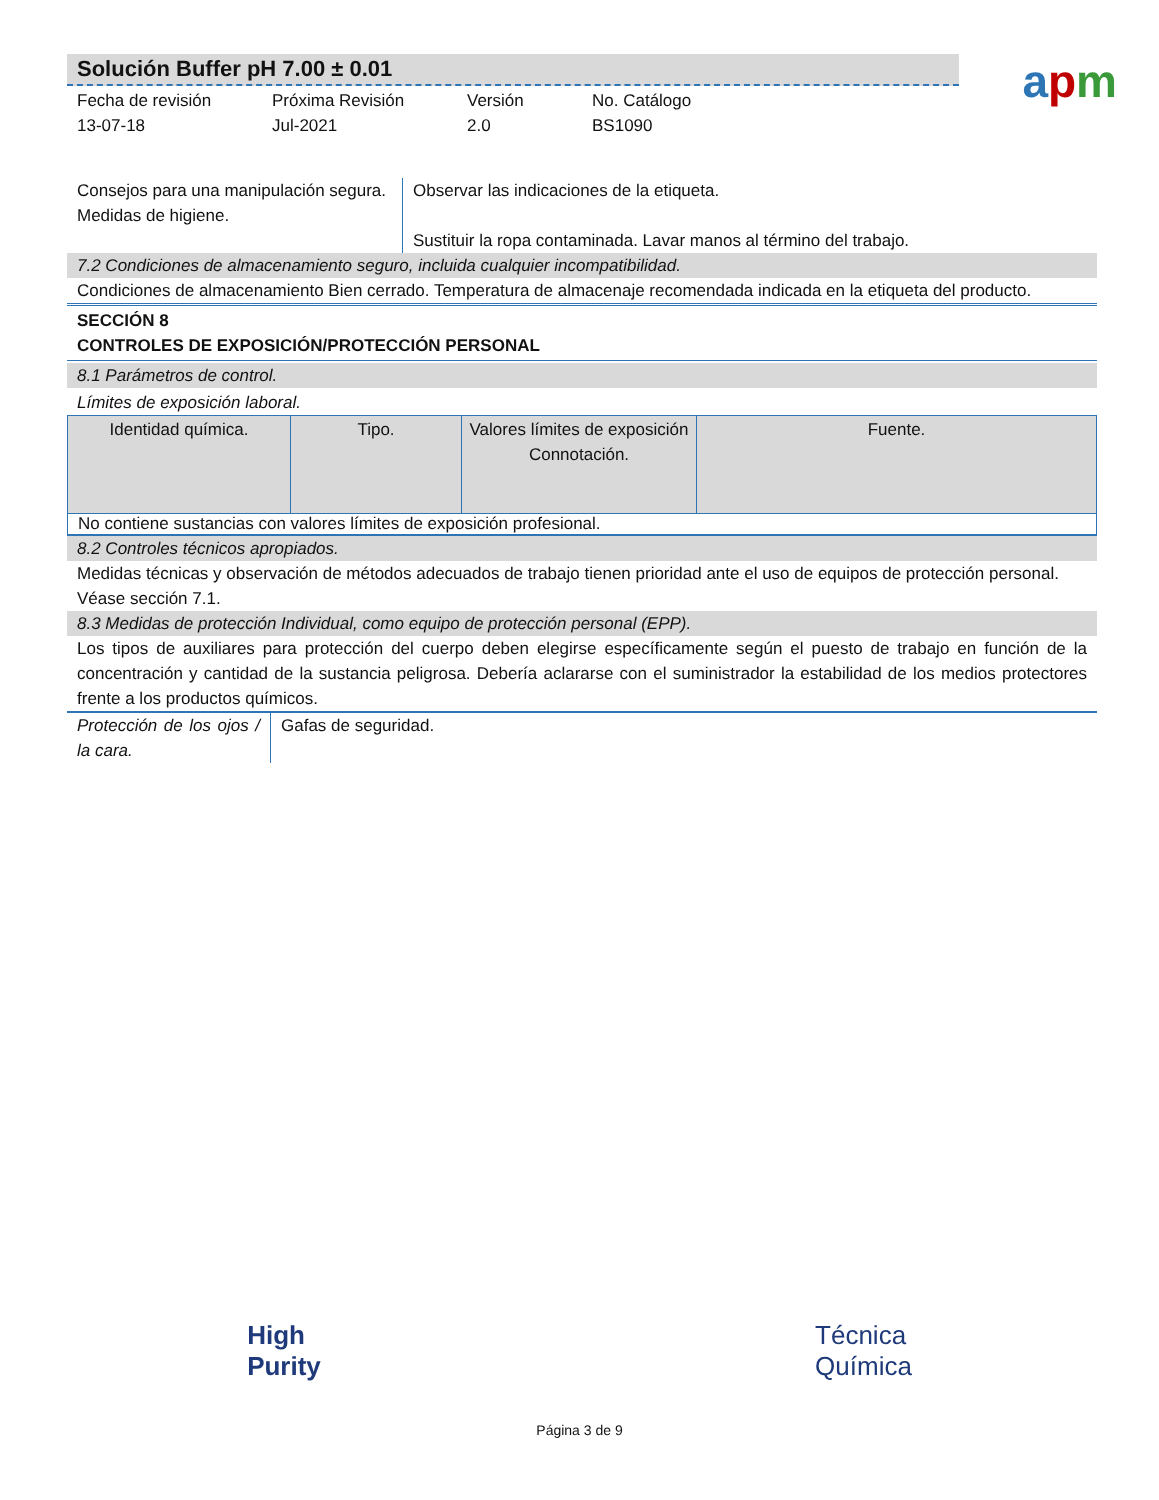Solución Buffer pH 7.00 ± 0.01
Fecha de revisión
13-07-18
Próxima Revisión
Jul-2021
Versión
2.0
No. Catálogo
BS1090
apm
Consejos para una manipulación segura.
Medidas de higiene.
Observar las indicaciones de la etiqueta.
Sustituir la ropa contaminada. Lavar manos al término del trabajo.
7.2 Condiciones de almacenamiento seguro, incluida cualquier incompatibilidad.
Condiciones de almacenamiento Bien cerrado. Temperatura de almacenaje recomendada indicada en la etiqueta del producto.
SECCIÓN 8
CONTROLES DE EXPOSICIÓN/PROTECCIÓN PERSONAL
8.1 Parámetros de control.
Límites de exposición laboral.
| Identidad química. | Tipo. | Valores límites de exposición Connotación. | Fuente. |
| --- | --- | --- | --- |
| No contiene sustancias con valores límites de exposición profesional. | | | |
8.2 Controles técnicos apropiados.
Medidas técnicas y observación de métodos adecuados de trabajo tienen prioridad ante el uso de equipos de protección personal.
Véase sección 7.1.
8.3 Medidas de protección Individual, como equipo de protección personal (EPP).
Los tipos de auxiliares para protección del cuerpo deben elegirse específicamente según el puesto de trabajo en función de la concentración y cantidad de la sustancia peligrosa. Debería aclararse con el suministrador la estabilidad de los medios protectores frente a los productos químicos.
Protección de los ojos / la cara.
Gafas de seguridad.
High
Purity
Técnica
Química
Página 3 de 9